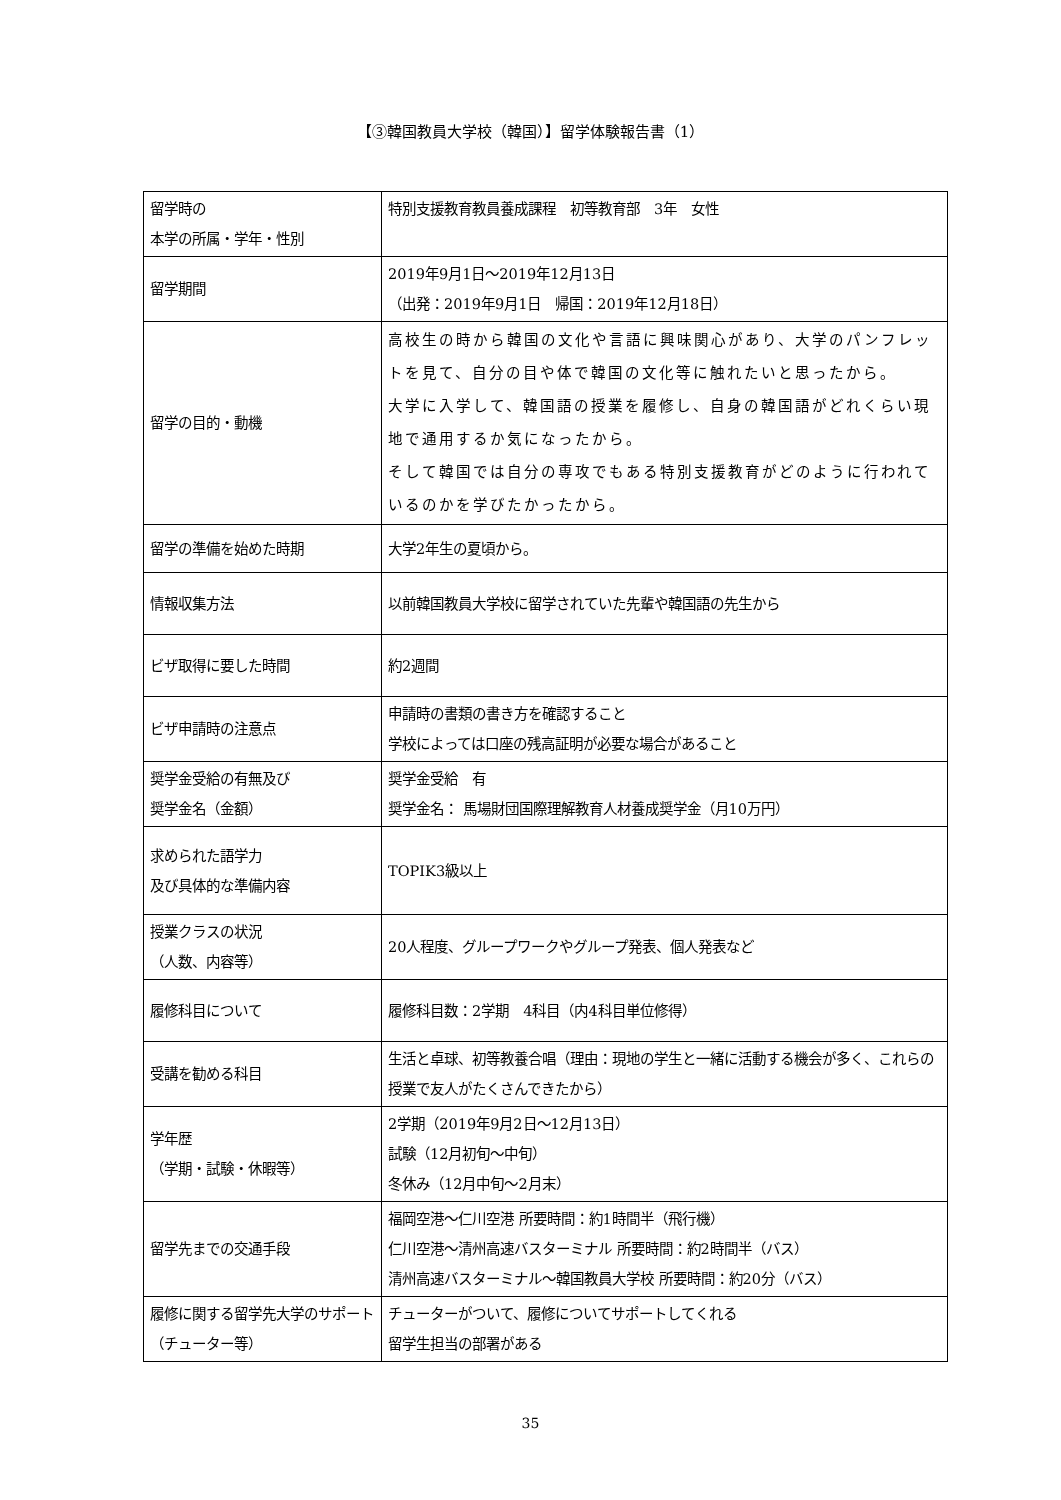【③韓国教員大学校（韓国）】留学体験報告書（1）
| 留学時の 本学の所属・学年・性別 | 特別支援教育教員養成課程 初等教育部 3年 女性 |
| 留学期間 | 2019年9月1日～2019年12月13日 （出発：2019年9月1日 帰国：2019年12月18日） |
| 留学の目的・動機 | 高校生の時から韓国の文化や言語に興味関心があり、大学のパンフレットを見て、自分の目や体で韓国の文化等に触れたいと思ったから。 大学に入学して、韓国語の授業を履修し、自身の韓国語がどれくらい現地で通用するか気になったから。 そして韓国では自分の専攻でもある特別支援教育がどのように行われているのかを学びたかったから。 |
| 留学の準備を始めた時期 | 大学2年生の夏頃から。 |
| 情報収集方法 | 以前韓国教員大学校に留学されていた先輩や韓国語の先生から |
| ビザ取得に要した時間 | 約2週間 |
| ビザ申請時の注意点 | 申請時の書類の書き方を確認すること 学校によっては口座の残高証明が必要な場合があること |
| 奨学金受給の有無及び 奨学金名（金額） | 奨学金受給 有 奨学金名： 馬場財団国際理解教育人材養成奨学金（月10万円） |
| 求められた語学力 及び具体的な準備内容 | TOPIK3級以上 |
| 授業クラスの状況 （人数、内容等） | 20人程度、グループワークやグループ発表、個人発表など |
| 履修科目について | 履修科目数：2学期 4科目（内4科目単位修得） |
| 受講を勧める科目 | 生活と卓球、初等教養合唱（理由：現地の学生と一緒に活動する機会が多く、これらの授業で友人がたくさんできたから） |
| 学年歴 （学期・試験・休暇等） | 2学期（2019年9月2日～12月13日） 試験（12月初旬～中旬） 冬休み（12月中旬～2月末） |
| 留学先までの交通手段 | 福岡空港～仁川空港 所要時間：約1時間半（飛行機） 仁川空港～清州高速バスターミナル 所要時間：約2時間半（バス） 清州高速バスターミナル～韓国教員大学校 所要時間：約20分（バス） |
| 履修に関する留学先大学のサポート（チューター等） | チューターがついて、履修についてサポートしてくれる 留学生担当の部署がある |
35